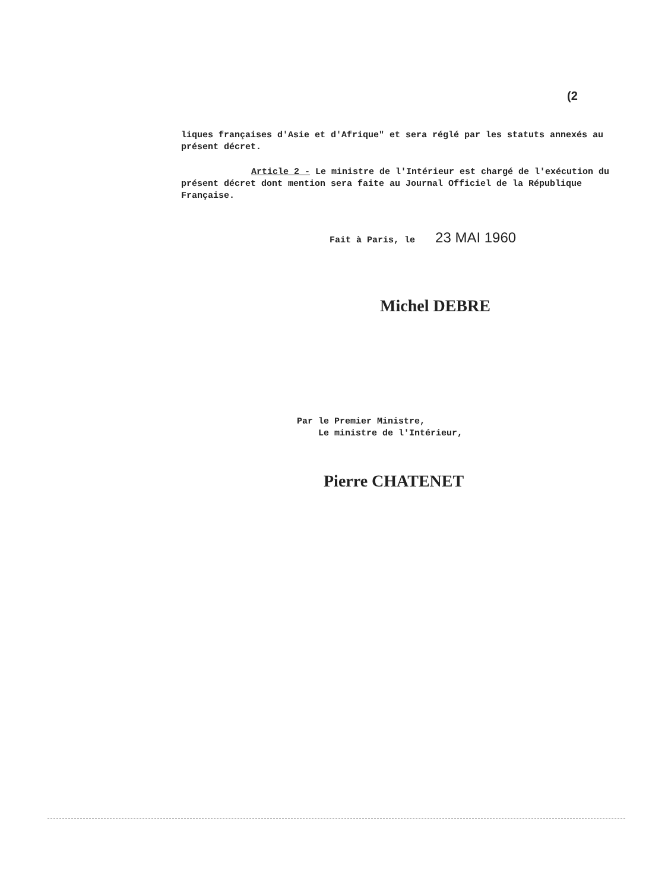(2
liques françaises d'Asie et d'Afrique" et sera réglé par les statuts annexés au présent décret.
Article 2 - Le ministre de l'Intérieur est chargé de l'exécution du présent décret dont mention sera faite au Journal Officiel de la République Française.
Fait à Paris, le 23 MAI 1960
Michel DEBRE
Par le Premier Ministre,
Le ministre de l'Intérieur,
Pierre CHATENET